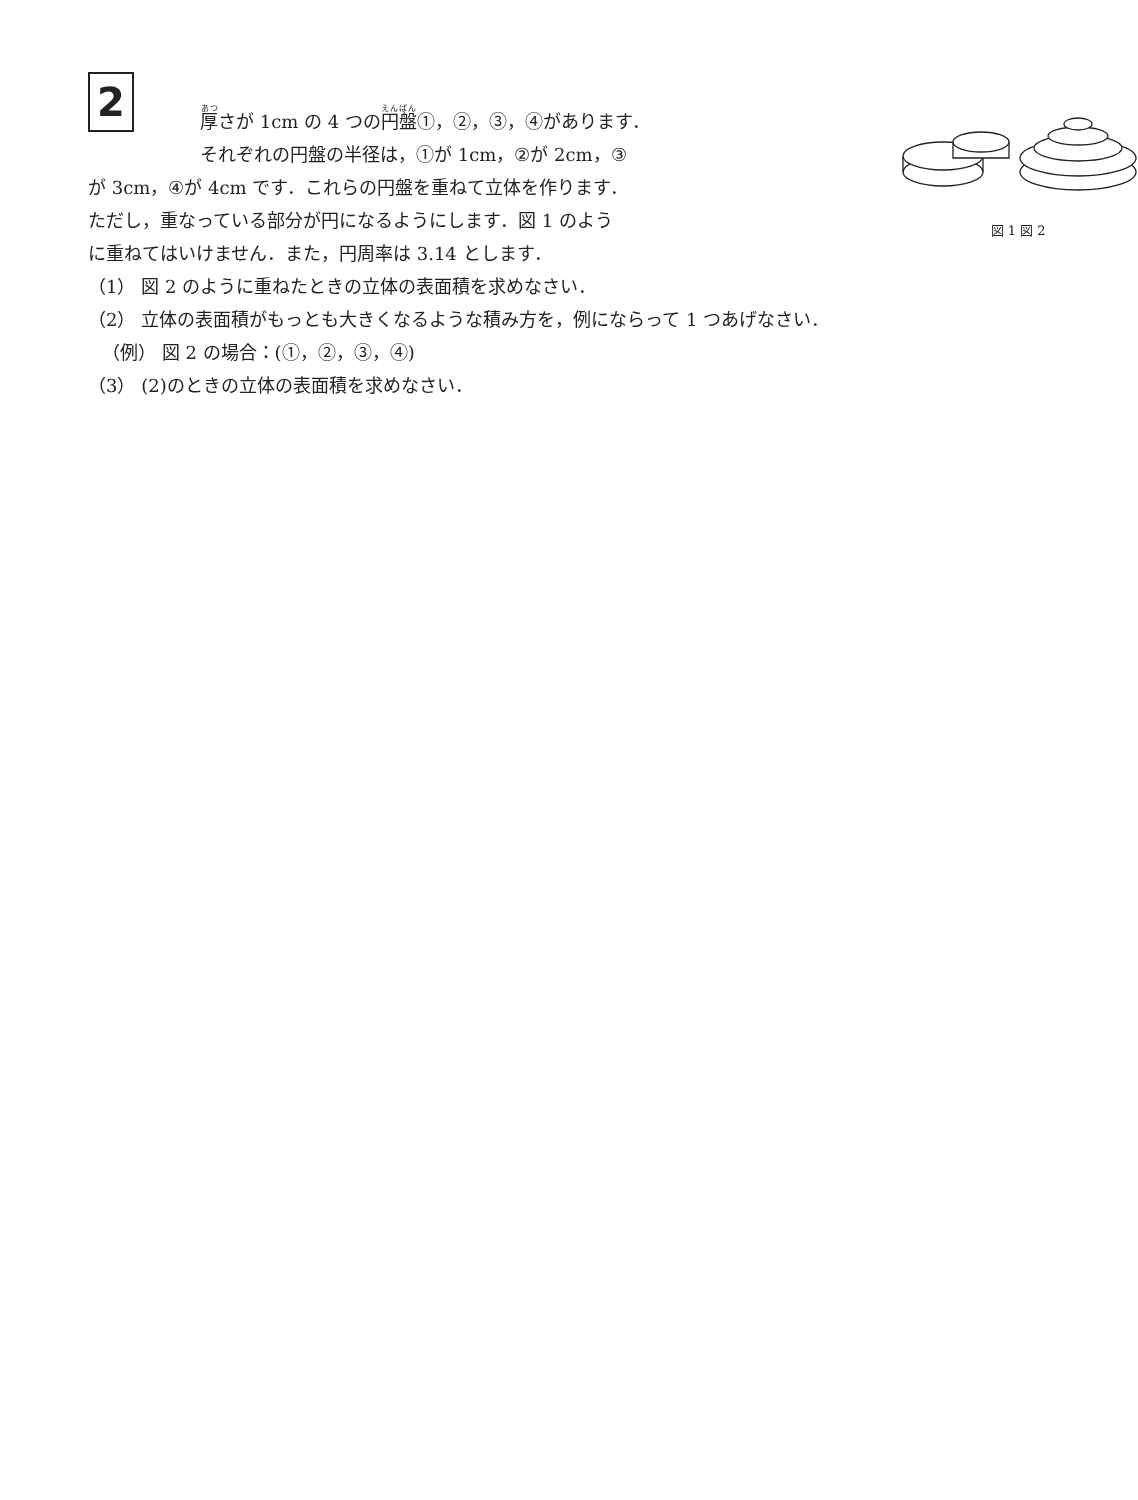2
図 1 図 2
厚さが 1cm の 4 つの円盤①，②，③，④があります．
それぞれの円盤の半径は，①が 1cm，②が 2cm，③
が 3cm，④が 4cm です．これらの円盤を重ねて立体を作ります．
ただし，重なっている部分が円になるようにします．図 1 のよう
に重ねてはいけません．また，円周率は 3.14 とします．
（1） 図 2 のように重ねたときの立体の表面積を求めなさい．
（2） 立体の表面積がもっとも大きくなるような積み方を，例にならって 1 つあげなさい．
（例） 図 2 の場合：(①，②，③，④)
（3） (2)のときの立体の表面積を求めなさい．